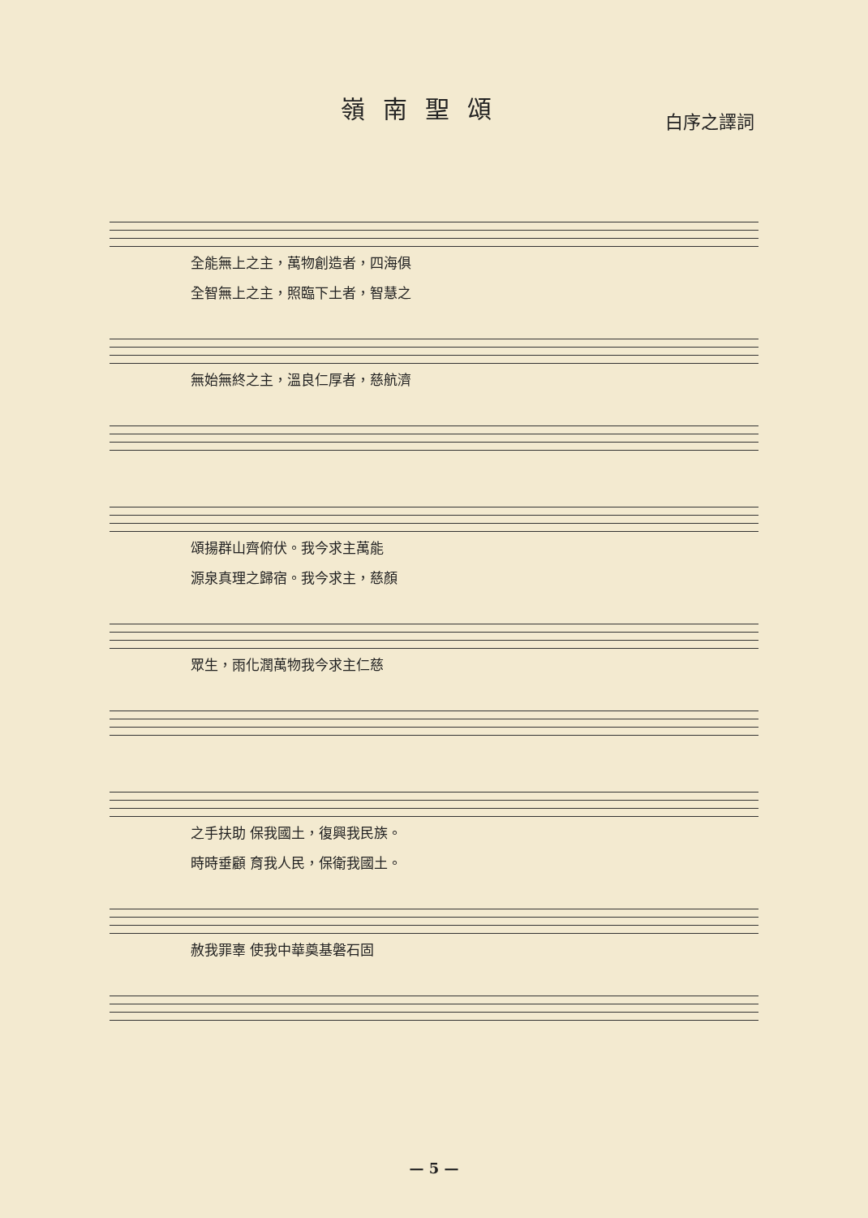嶺南聖頌
白序之譯詞
全能無上之主，萬物創造者，四海俱
全智無上之主，照臨下土者，智慧之
無始無終之主，溫良仁厚者，慈航濟
頌揚群山齊俯伏。我今求主萬能
源泉真理之歸宿。我今求主，慈顏
眾生，雨化潤萬物我今求主仁慈
之手扶助 保我國土，復興我民族。
時時垂顧 育我人民，保衛我國土。
赦我罪辜 使我中華奠基磐石固
— 5 —